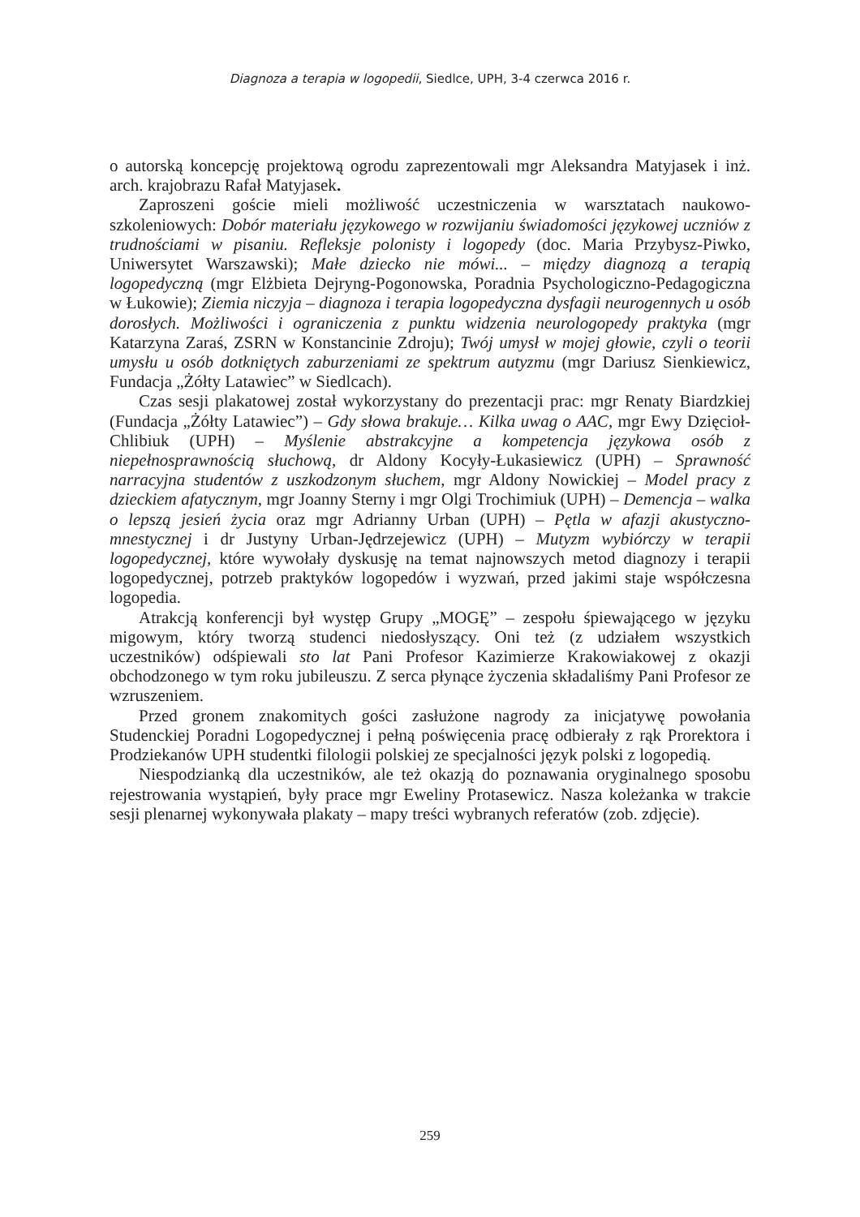Diagnoza a terapia w logopedii, Siedlce, UPH, 3-4 czerwca 2016 r.
o autorską koncepcję projektową ogrodu zaprezentowali mgr Aleksandra Matyjasek i inż. arch. krajobrazu Rafał Matyjasek.
Zaproszeni goście mieli możliwość uczestniczenia w warsztatach naukowo-szkoleniowych: Dobór materiału językowego w rozwijaniu świadomości językowej uczniów z trudnościami w pisaniu. Refleksje polonisty i logopedy (doc. Maria Przybysz-Piwko, Uniwersytet Warszawski); Małe dziecko nie mówi... – między diagnozą a terapią logopedyczną (mgr Elżbieta Dejryng-Pogonowska, Poradnia Psychologiczno-Pedagogiczna w Łukowie); Ziemia niczyja – diagnoza i terapia logopedyczna dysfagii neurogennych u osób dorosłych. Możliwości i ograniczenia z punktu widzenia neurologopedy praktyka (mgr Katarzyna Zaraś, ZSRN w Konstancinie Zdroju); Twój umysł w mojej głowie, czyli o teorii umysłu u osób dotkniętych zaburzeniami ze spektrum autyzmu (mgr Dariusz Sienkiewicz, Fundacja „Żółty Latawiec” w Siedlcach).
Czas sesji plakatowej został wykorzystany do prezentacji prac: mgr Renaty Biardzkiej (Fundacja „Żółty Latawiec”) – Gdy słowa brakuje… Kilka uwag o AAC, mgr Ewy Dzięcioł-Chlibiuk (UPH) – Myślenie abstrakcyjne a kompetencja językowa osób z niepełnosprawnością słuchową, dr Aldony Kocyły-Łukasiewicz (UPH) – Sprawność narracyjna studentów z uszkodzonym słuchem, mgr Aldony Nowickiej – Model pracy z dzieckiem afatycznym, mgr Joanny Sterny i mgr Olgi Trochimiuk (UPH) – Demencja – walka o lepszą jesień życia oraz mgr Adrianny Urban (UPH) – Pętla w afazji akustyczno-mnestycznej i dr Justyny Urban-Jędrzejewicz (UPH) – Mutyzm wybiórczy w terapii logopedycznej, które wywołały dyskusję na temat najnowszych metod diagnozy i terapii logopedycznej, potrzeb praktyków logopedów i wyzwań, przed jakimi staje współczesna logopedia.
Atrakcją konferencji był występ Grupy „MOGĘ” – zespołu śpiewającego w języku migowym, który tworzą studenci niedosłyszący. Oni też (z udziałem wszystkich uczestników) odśpiewali sto lat Pani Profesor Kazimierze Krakowiakowej z okazji obchodzonego w tym roku jubileuszu. Z serca płynące życzenia składaliśmy Pani Profesor ze wzruszeniem.
Przed gronem znakomitych gości zasłużone nagrody za inicjatywę powołania Studenckiej Poradni Logopedycznej i pełną poświęcenia pracę odbierały z rąk Prorektora i Prodziekanów UPH studentki filologii polskiej ze specjalności język polski z logopedią.
Niespodzianką dla uczestników, ale też okazją do poznawania oryginalnego sposobu rejestrowania wystąpień, były prace mgr Eweliny Protasewicz. Nasza koleżanka w trakcie sesji plenarnej wykonywała plakaty – mapy treści wybranych referatów (zob. zdjęcie).
259